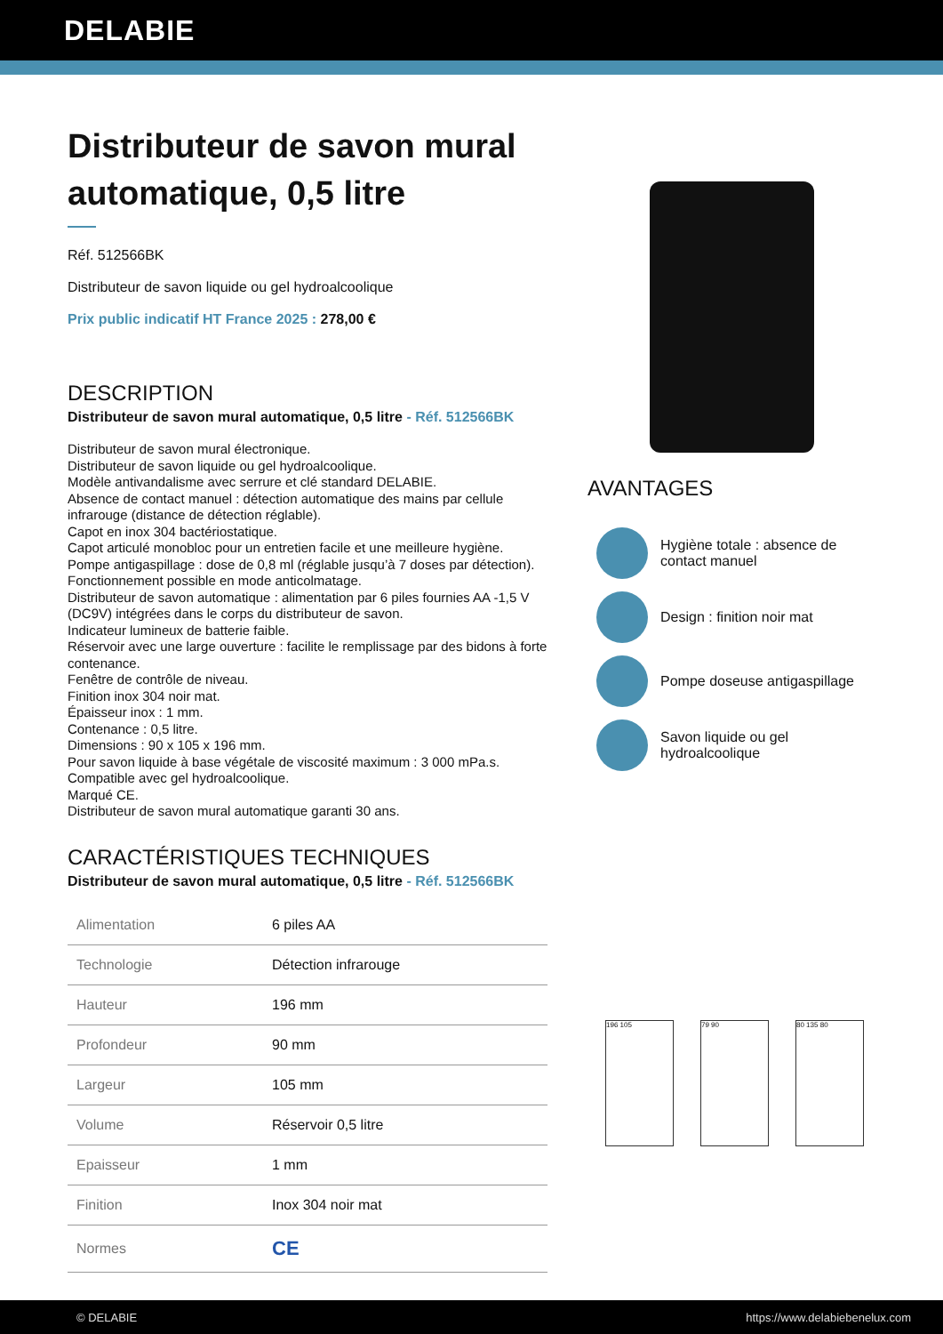DELABIE
Distributeur de savon mural automatique, 0,5 litre
Réf. 512566BK
Distributeur de savon liquide ou gel hydroalcoolique
Prix public indicatif HT France 2025 : 278,00 €
DESCRIPTION
Distributeur de savon mural automatique, 0,5 litre - Réf. 512566BK
Distributeur de savon mural électronique.
Distributeur de savon liquide ou gel hydroalcoolique.
Modèle antivandalisme avec serrure et clé standard DELABIE.
Absence de contact manuel : détection automatique des mains par cellule infrarouge (distance de détection réglable).
Capot en inox 304 bactériostatique.
Capot articulé monobloc pour un entretien facile et une meilleure hygiène.
Pompe antigaspillage : dose de 0,8 ml (réglable jusqu’à 7 doses par détection).
Fonctionnement possible en mode anticolmatage.
Distributeur de savon automatique : alimentation par 6 piles fournies AA -1,5 V (DC9V) intégrées dans le corps du distributeur de savon.
Indicateur lumineux de batterie faible.
Réservoir avec une large ouverture : facilite le remplissage par des bidons à forte contenance.
Fenêtre de contrôle de niveau.
Finition inox 304 noir mat.
Épaisseur inox : 1 mm.
Contenance : 0,5 litre.
Dimensions : 90 x 105 x 196 mm.
Pour savon liquide à base végétale de viscosité maximum : 3 000 mPa.s.
Compatible avec gel hydroalcoolique.
Marqué CE.
Distributeur de savon mural automatique garanti 30 ans.
CARACTÉRISTIQUES TECHNIQUES
Distributeur de savon mural automatique, 0,5 litre - Réf. 512566BK
| Alimentation | 6 piles AA |
| Technologie | Détection infrarouge |
| Hauteur | 196 mm |
| Profondeur | 90 mm |
| Largeur | 105 mm |
| Volume | Réservoir 0,5 litre |
| Epaisseur | 1 mm |
| Finition | Inox 304 noir mat |
| Normes | CE |
AVANTAGES
Hygiène totale : absence de contact manuel
Design : finition noir mat
Pompe doseuse antigaspillage
Savon liquide ou gel hydroalcoolique
196 105 79 90 80 135 80
© DELABIE https://www.delabiebenelux.com